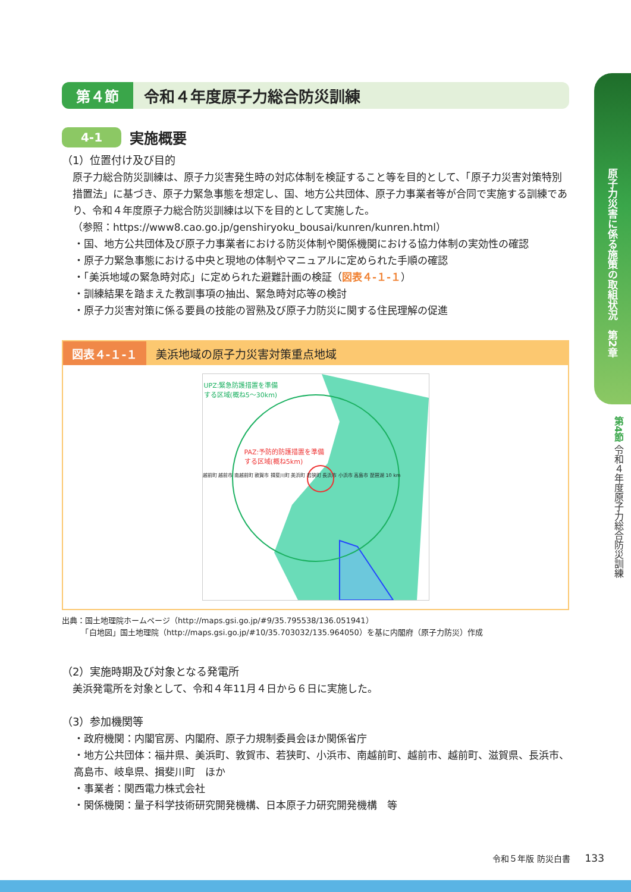第４節 令和４年度原子力総合防災訓練
4-1
実施概要
（1）位置付け及び目的
原子力総合防災訓練は、原子力災害発生時の対応体制を検証すること等を目的として、「原子力災害対策特別措置法」に基づき、原子力緊急事態を想定し、国、地方公共団体、原子力事業者等が合同で実施する訓練であり、令和４年度原子力総合防災訓練は以下を目的として実施した。
（参照：https://www8.cao.go.jp/genshiryoku_bousai/kunren/kunren.html）
・国、地方公共団体及び原子力事業者における防災体制や関係機関における協力体制の実効性の確認
・原子力緊急事態における中央と現地の体制やマニュアルに定められた手順の確認
・「美浜地域の緊急時対応」に定められた避難計画の検証（図表４-１-１）
・訓練結果を踏まえた教訓事項の抽出、緊急時対応等の検討
・原子力災害対策に係る要員の技能の習熟及び原子力防災に関する住民理解の促進
図表４-１-１
美浜地域の原子力災害対策重点地域
UPZ:緊急防護措置を準備
する区域(概ね5～30km)
PAZ:予防的防護措置を準備
する区域(概ね5km)
越前町 越前市 南越前町 敦賀市 揖斐川町 美浜町 若狭町 長浜市 小浜市 高島市 琵琶湖 10 km
出典：国土地理院ホームページ（http://maps.gsi.go.jp/#9/35.795538/136.051941）
　　　「白地図」国土地理院（http://maps.gsi.go.jp/#10/35.703032/135.964050）を基に内閣府（原子力防災）作成
（2）実施時期及び対象となる発電所
美浜発電所を対象として、令和４年11月４日から６日に実施した。
（3）参加機関等
・政府機関：内閣官房、内閣府、原子力規制委員会ほか関係省庁
・地方公共団体：福井県、美浜町、敦賀市、若狭町、小浜市、南越前町、越前市、越前町、滋賀県、長浜市、高島市、岐阜県、揖斐川町　ほか
・事業者：関西電力株式会社
・関係機関：量子科学技術研究開発機構、日本原子力研究開発機構　等
原子力災害に係る施策の取組状況　第2章
第4節 令和４年度原子力総合防災訓練
令和５年版 防災白書 133